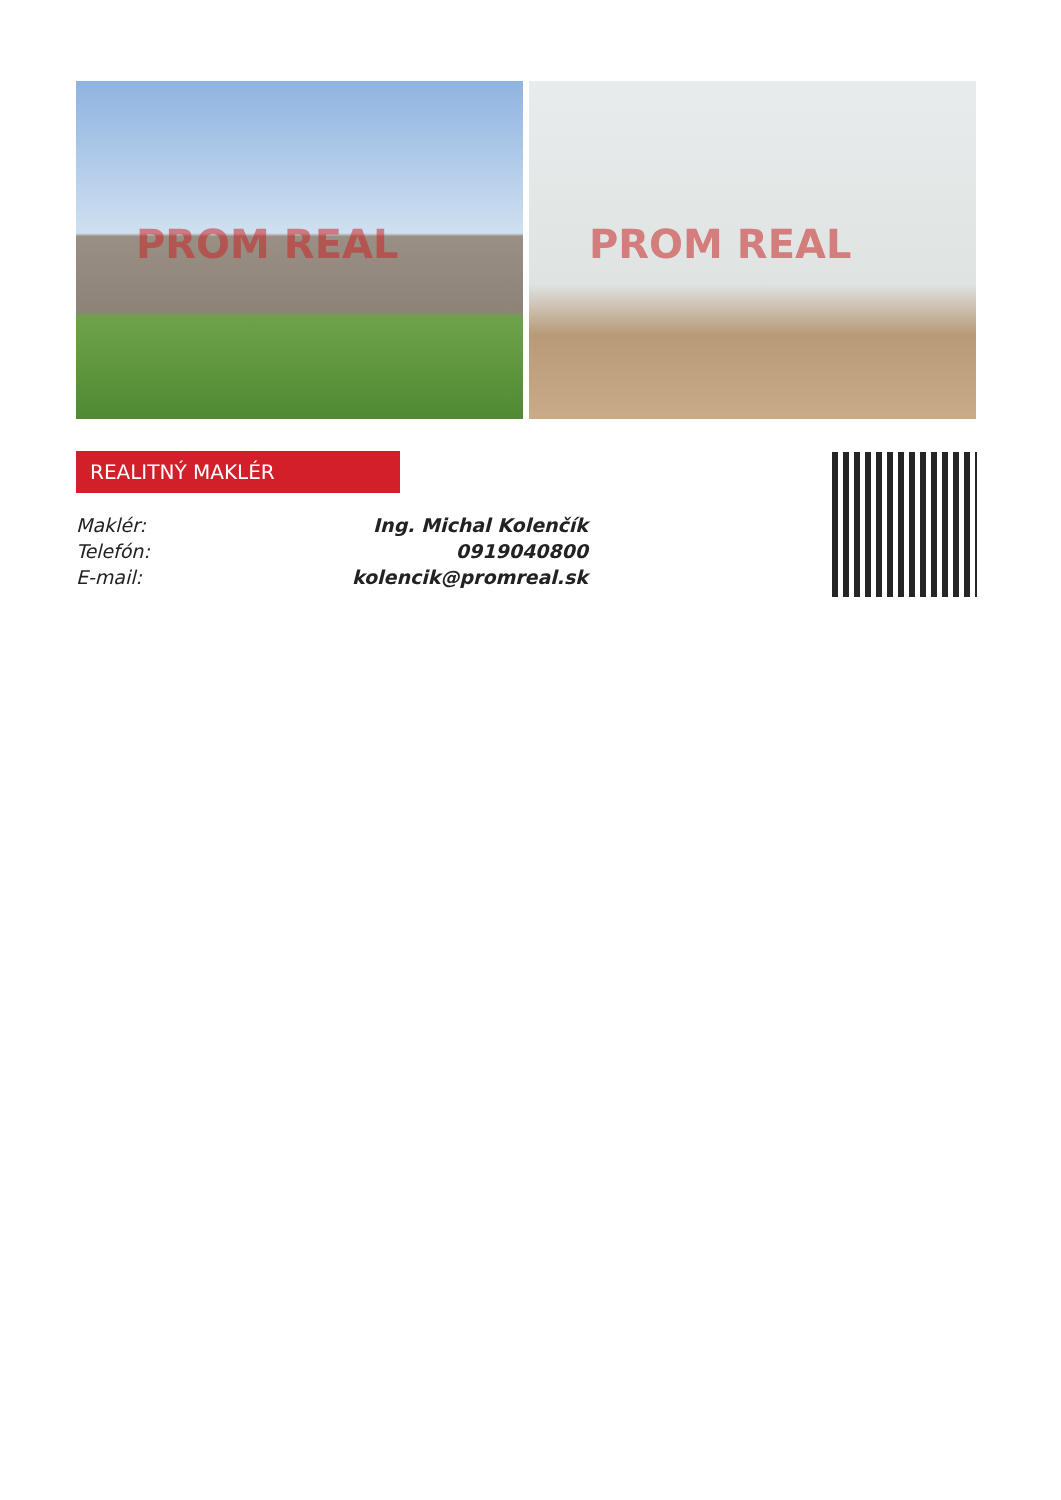PROM REAL PROM REAL
REALITNÝ MAKLÉR
| Maklér: | Ing. Michal Kolenčík |
| Telefón: | 0919040800 |
| E-mail: | kolencik@promreal.sk |